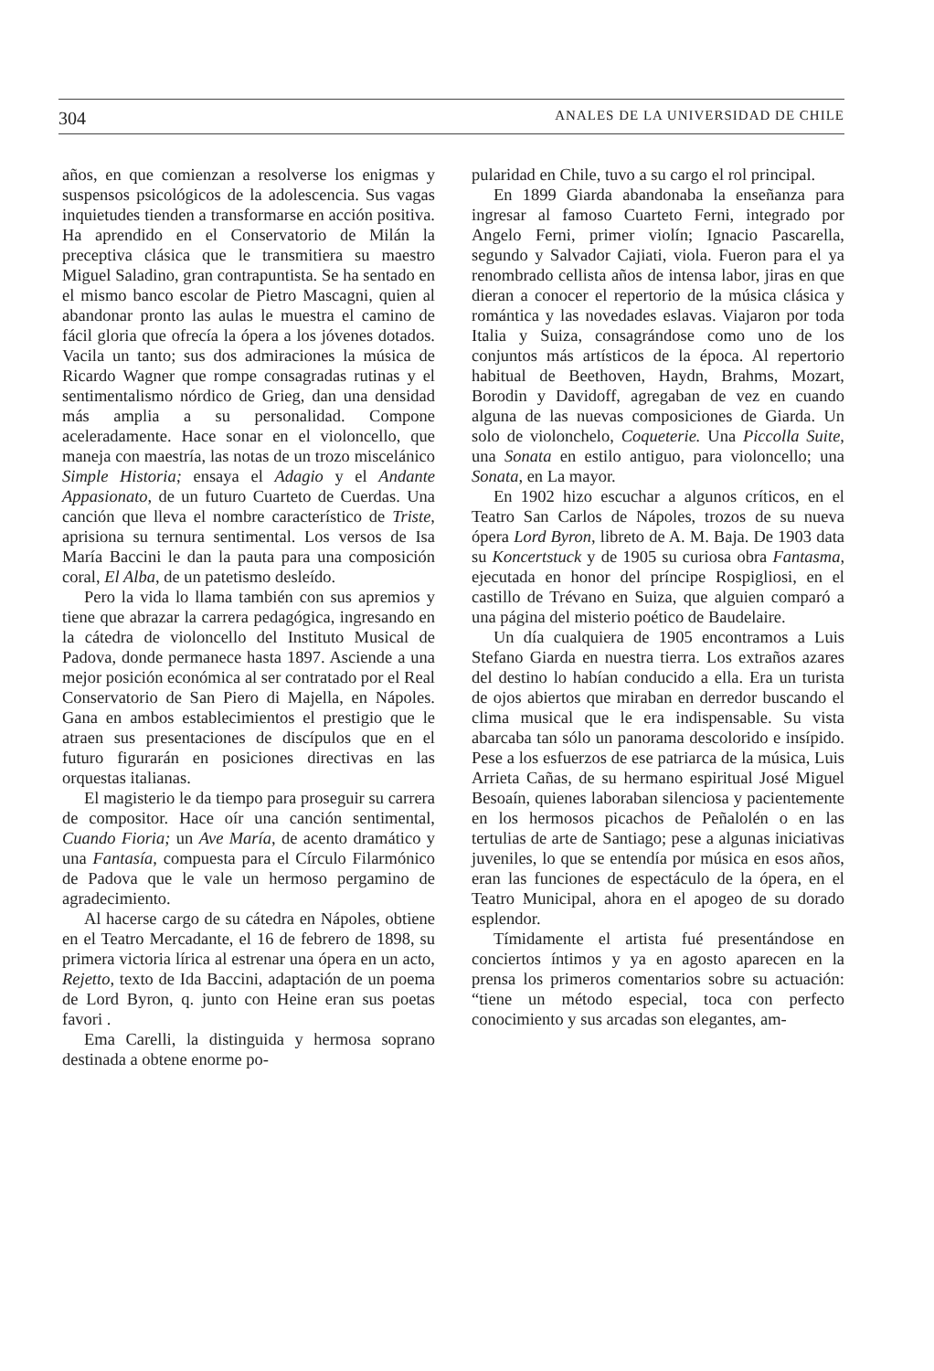304 ANALES DE LA UNIVERSIDAD DE CHILE
años, en que comienzan a resolverse los enigmas y suspensos psicológicos de la adolescencia. Sus vagas inquietudes tienden a transformarse en acción positiva. Ha aprendido en el Conservatorio de Milán la preceptiva clásica que le transmitiera su maestro Miguel Saladino, gran contrapuntista. Se ha sentado en el mismo banco escolar de Pietro Mascagni, quien al abandonar pronto las aulas le muestra el camino de fácil gloria que ofrecía la ópera a los jóvenes dotados. Vacila un tanto; sus dos admiraciones la música de Ricardo Wagner que rompe consagradas rutinas y el sentimentalismo nórdico de Grieg, dan una densidad más amplia a su personalidad. Compone aceleradamente. Hace sonar en el violoncello, que maneja con maestría, las notas de un trozo misceláni­co Simple Historia; ensaya el Adagio y el Andante Appasionato, de un futuro Cuarteto de Cuerdas. Una canción que lleva el nombre característico de Triste, aprisiona su ternura sentimental. Los versos de Isa María Baccini le dan la pauta para una composición coral, El Alba, de un patetismo desleído.
Pero la vida lo llama también con sus apremios y tiene que abrazar la carrera pedagógica, ingresando en la cátedra de violoncello del Instituto Musical de Padova, donde permanece hasta 1897. Asciende a una mejor posición económica al ser contratado por el Real Conservatorio de San Piero di Majella, en Nápoles. Gana en ambos establecimientos el prestigio que le atraen sus presentaciones de discípulos que en el futuro figurarán en posiciones directivas en las orquestas italianas.
El magisterio le da tiempo para proseguir su carrera de compositor. Hace oír una canción sentimental, Cuando Fioria; un Ave María, de acento dramático y una Fantasía, compuesta para el Círculo Filarmónico de Padova que le vale un hermoso pergamino de agradecimiento.
Al hacerse cargo de su cátedra en Nápoles, obtiene en el Teatro Mercadante, el 16 de febrero de 1898, su primera victoria lírica al estrenar una ópera en un acto, Rejetto, texto de Ida Baccini, adaptación de un poema de Lord Byron, q. junto con Heine eran sus poetas favori .
Ema Carelli, la distinguida y hermosa soprano destinada a obtene enorme po-
pularidad en Chile, tuvo a su cargo el rol principal.
En 1899 Giarda abandonaba la enseñanza para ingresar al famoso Cuarteto Ferni, integrado por Angelo Ferni, primer violín; Ignacio Pascarella, segundo y Salvador Cajiati, viola. Fueron para el ya renombrado cellista años de intensa labor, jiras en que dieran a conocer el repertorio de la música clásica y romántica y las novedades eslavas. Viajaron por toda Italia y Suiza, consagrándose como uno de los conjuntos más artísticos de la época. Al repertorio habitual de Beethoven, Haydn, Brahms, Mozart, Borodin y Davidoff, agregaban de vez en cuando alguna de las nuevas composiciones de Giarda. Un solo de violonchelo, Coqueterie. Una Piccolla Suite, una Sonata en estilo antiguo, para violoncello; una Sonata, en La mayor.
En 1902 hizo escuchar a algunos críticos, en el Teatro San Carlos de Nápoles, trozos de su nueva ópera Lord Byron, libreto de A. M. Baja. De 1903 data su Koncertstuck y de 1905 su curiosa obra Fantasma, ejecutada en honor del príncipe Rospigliosi, en el castillo de Trévano en Suiza, que alguien comparó a una página del misterio poético de Baudelaire.
Un día cualquiera de 1905 encontramos a Luis Stefano Giarda en nuestra tierra. Los extraños azares del destino lo habían conducido a ella. Era un turista de ojos abiertos que miraban en derredor buscando el clima musical que le era indispensable. Su vista abarcaba tan sólo un panorama descolorido e insípido. Pese a los esfuerzos de ese patriarca de la música, Luis Arrieta Cañas, de su hermano espiritual José Miguel Besoaín, quienes laboraban silenciosa y pacientemente en los hermosos picachos de Peñalolén o en las tertulias de arte de Santiago; pese a algunas iniciativas juveniles, lo que se entendía por música en esos años, eran las funciones de espectáculo de la ópera, en el Teatro Municipal, ahora en el apogeo de su dorado esplendor.
Tímidamente el artista fué presentándose en conciertos íntimos y ya en agosto aparecen en la prensa los primeros comentarios sobre su actuación: “tiene un método especial, toca con perfecto conocimiento y sus arcadas son elegantes, am-